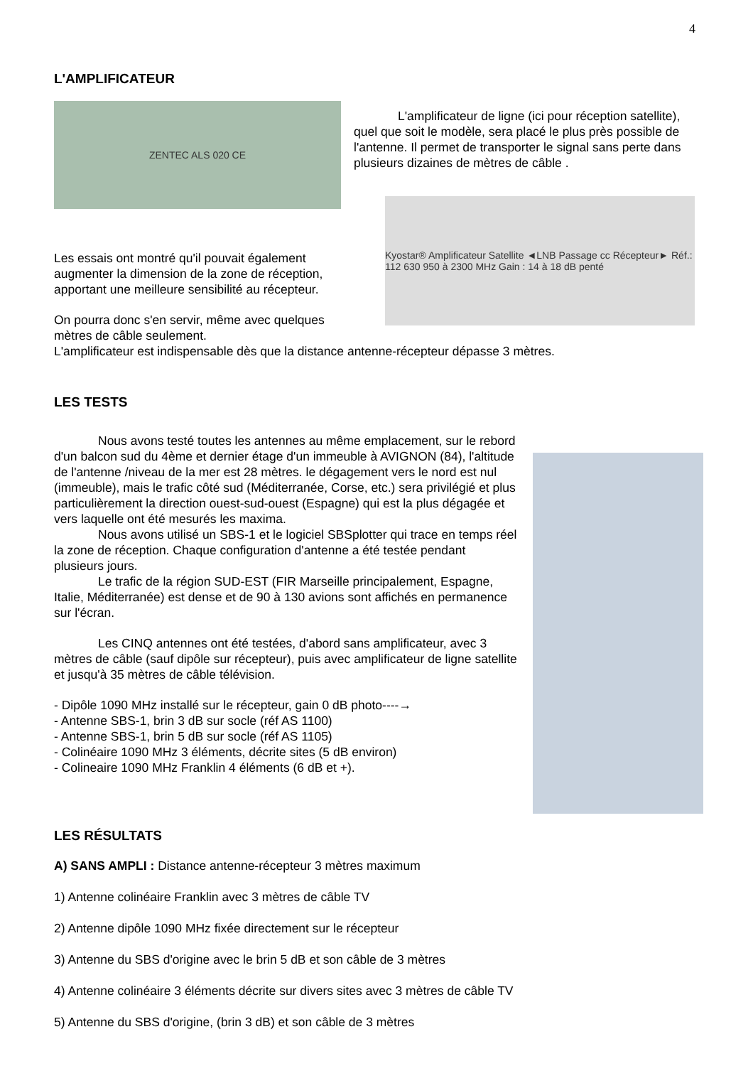4
L'AMPLIFICATEUR
ZENTEC ALS 020 CE
L'amplificateur de ligne (ici pour réception satellite), quel que soit le modèle, sera placé le plus près possible de l'antenne. Il permet de transporter le signal sans perte dans plusieurs dizaines de mètres de câble .
Les essais ont montré qu'il pouvait également augmenter la dimension de la zone de réception, apportant une meilleure sensibilité au récepteur.
On pourra donc s'en servir, même avec quelques mètres de câble seulement.
Kyostar® Amplificateur Satellite ◄LNB Passage cc Récepteur► Réf.: 112 630 950 à 2300 MHz Gain : 14 à 18 dB penté
L'amplificateur est indispensable dès que la distance antenne-récepteur dépasse 3 mètres.
LES TESTS
Nous avons testé toutes les antennes au même emplacement, sur le rebord d'un balcon sud du 4ème et dernier étage d'un immeuble à AVIGNON (84), l'altitude de l'antenne /niveau de la mer est 28 mètres. le dégagement vers le nord est nul (immeuble), mais le trafic côté sud (Méditerranée, Corse, etc.) sera privilégié et plus particulièrement la direction ouest-sud-ouest (Espagne) qui est la plus dégagée et vers laquelle ont été mesurés les maxima.
Nous avons utilisé un SBS-1 et le logiciel SBSplotter qui trace en temps réel la zone de réception. Chaque configuration d'antenne a été testée pendant plusieurs jours.
Le trafic de la région SUD-EST (FIR Marseille principalement, Espagne, Italie, Méditerranée) est dense et de 90 à 130 avions sont affichés en permanence sur l'écran.
Les CINQ antennes ont été testées, d'abord sans amplificateur, avec 3 mètres de câble (sauf dipôle sur récepteur), puis avec amplificateur de ligne satellite et jusqu'à 35 mètres de câble télévision.
- Dipôle 1090 MHz installé sur le récepteur, gain 0 dB photo----→
- Antenne SBS-1, brin 3 dB sur socle (réf AS 1100)
- Antenne SBS-1, brin 5 dB sur socle (réf AS 1105)
- Colinéaire 1090 MHz 3 éléments, décrite sites (5 dB environ)
- Colineaire 1090 MHz Franklin 4 éléments (6 dB et +).
LES RÉSULTATS
A) SANS AMPLI : Distance antenne-récepteur 3 mètres maximum
1) Antenne colinéaire Franklin avec 3 mètres de câble TV
2) Antenne dipôle 1090 MHz fixée directement sur le récepteur
3) Antenne du SBS d'origine avec le brin 5 dB et son câble de 3 mètres
4) Antenne colinéaire 3 éléments décrite sur divers sites avec 3 mètres de câble TV
5) Antenne du SBS d'origine, (brin 3 dB) et son câble de 3 mètres